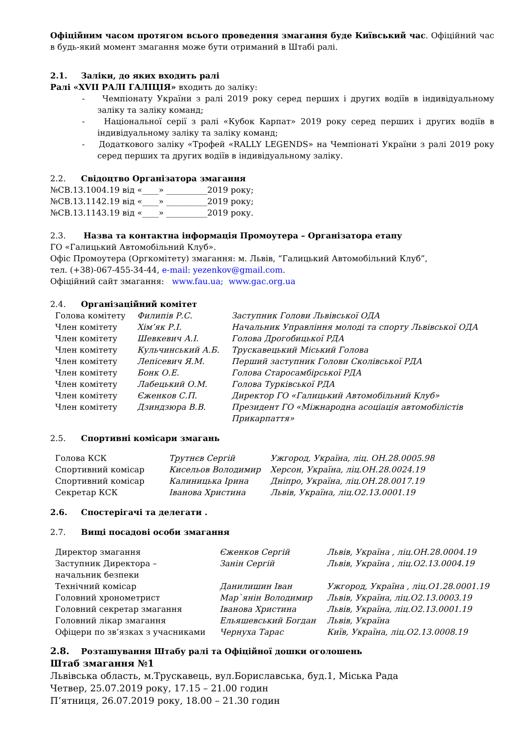Офіційним часом протягом всього проведення змагання буде Київський час. Офіційний час в будь-який момент змагання може бути отриманий в Штабі ралі.
2.1. Заліки, до яких входить ралі
Ралі «XVII РАЛІ ГАЛІЦІЯ» входить до заліку:
- Чемпіонату України з ралі 2019 року серед перших і других водіїв в індивідуальному заліку та заліку команд;
- Національної серії з ралі «Кубок Карпат» 2019 року серед перших і других водіїв в індивідуальному заліку та заліку команд;
- Додаткового заліку «Трофей «RALLY LEGENDS» на Чемпіонаті України з ралі 2019 року серед перших та других водіїв в індивідуальному заліку.
2.2. Свідоцтво Організатора змагання
№СВ.13.1004.19 від «____» __________2019 року;
№СВ.13.1142.19 від «____» __________2019 року;
№СВ.13.1143.19 від «____» __________2019 року.
2.3. Назва та контактна інформація Промоутера – Організатора етапу
ГО «Галицький Автомобільний Клуб».
Офіс Промоутера (Оргкомітету) змагання: м. Львів, “Галицький Автомобільний Клуб”,
тел. (+38)-067-455-34-44, e-mail: yezenkov@gmail.com.
Офіційний сайт змагання: www.fau.ua; www.gac.org.ua
2.4. Організаційний комітет
| Голова комітету | Филипів Р.С. | Заступник Голови Львівської ОДА |
| Член комітету | Хім’як Р.І. | Начальник Управління молоді та спорту Львівської ОДА |
| Член комітету | Шевкевич А.І. | Голова Дрогобицької РДА |
| Член комітету | Кульчинський А.Б. | Трускавецький Міський Голова |
| Член комітету | Лепісевич Я.М. | Перший заступник Голови Сколівської РДА |
| Член комітету | Бонк О.Е. | Голова Старосамбірської РДА |
| Член комітету | Лабецький О.М. | Голова Турківської РДА |
| Член комітету | Єженков С.П. | Директор ГО «Галицький Автомобільний Клуб» |
| Член комітету | Дзиндзюра В.В. | Президент ГО «Міжнародна асоціація автомобілістів Прикарпаття» |
2.5. Спортивні комісари змагань
| Голова КСК | Трутнєв Сергій | Ужгород, Україна, ліц. ОН.28.0005.98 |
| Спортивний комісар | Кисельов Володимир | Херсон, Україна, ліц.ОН.28.0024.19 |
| Спортивний комісар | Калиницька Ірина | Дніпро, Україна, ліц.ОН.28.0017.19 |
| Секретар КСК | Іванова Христина | Львів, Україна, ліц.О2.13.0001.19 |
2.6. Спостерігачі та делегати .
2.7. Вищі посадові особи змагання
| Директор змагання | Єженков Сергій | Львів, Україна , ліц.ОН.28.0004.19 |
| Заступник Директора – начальник безпеки | Занін Сергій | Львів, Україна , ліц.О2.13.0004.19 |
| Технічний комісар | Данилишин Іван | Ужгород, Україна , ліц.О1.28.0001.19 |
| Головний хронометрист | Мар`янін Володимир | Львів, Україна, ліц.О2.13.0003.19 |
| Головний секретар змагання | Іванова Христина | Львів, Україна, ліц.О2.13.0001.19 |
| Головний лікар змагання | Ельяшевський Богдан | Львів, Україна |
| Офіцери по зв’язках з учасниками | Чернуха Тарас | Київ, Україна, ліц.О2.13.0008.19 |
2.8. Розташування Штабу ралі та Офіційної дошки оголошень
Штаб змагання №1
Львівська область, м.Трускавець, вул.Бориславська, буд.1, Міська Рада
Четвер, 25.07.2019 року, 17.15 – 21.00 годин
П’ятниця, 26.07.2019 року, 18.00 – 21.30 годин